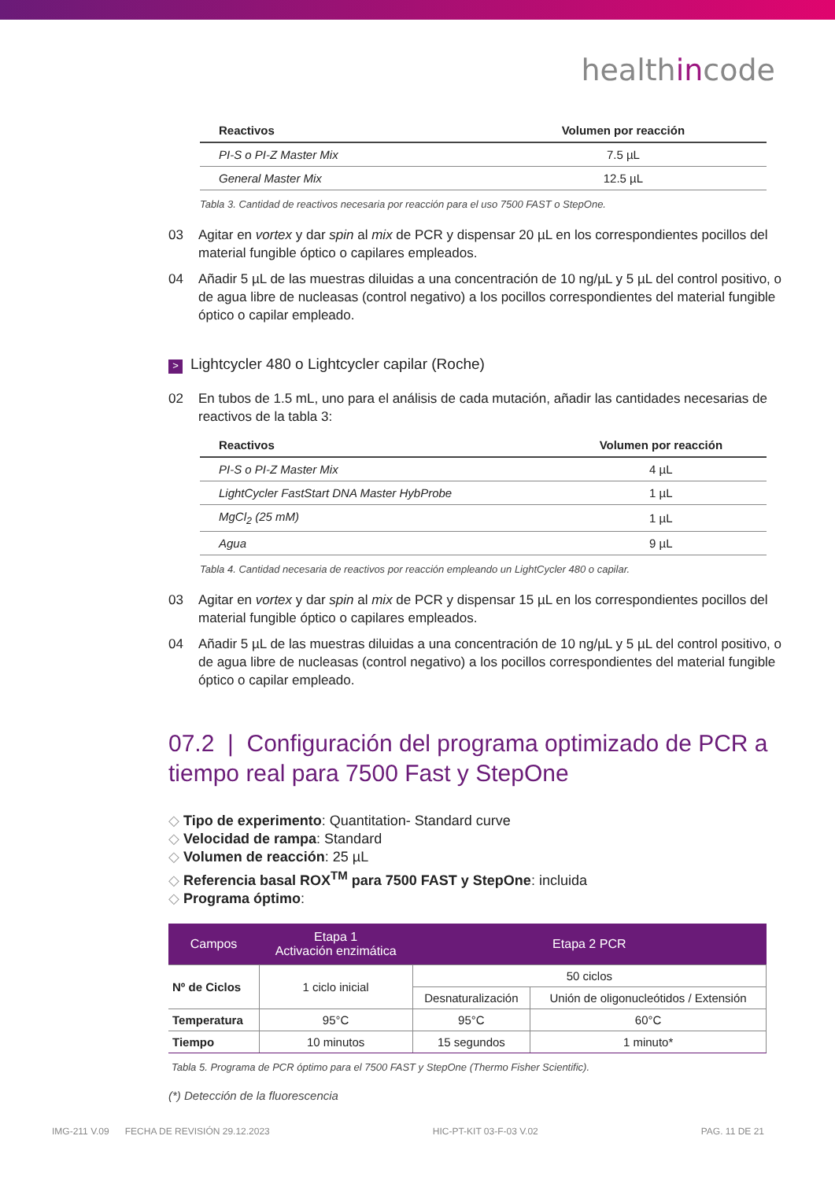healthincode
| Reactivos | Volumen por reacción |
| --- | --- |
| PI-S o PI-Z Master Mix | 7.5 µL |
| General Master Mix | 12.5 µL |
Tabla 3. Cantidad de reactivos necesaria por reacción para el uso 7500 FAST o StepOne.
03 Agitar en vortex y dar spin al mix de PCR y dispensar 20 µL en los correspondientes pocillos del material fungible óptico o capilares empleados.
04 Añadir 5 µL de las muestras diluidas a una concentración de 10 ng/µL y 5 µL del control positivo, o de agua libre de nucleasas (control negativo) a los pocillos correspondientes del material fungible óptico o capilar empleado.
> Lightcycler 480 o Lightcycler capilar (Roche)
02 En tubos de 1.5 mL, uno para el análisis de cada mutación, añadir las cantidades necesarias de reactivos de la tabla 3:
| Reactivos | Volumen por reacción |
| --- | --- |
| PI-S o PI-Z Master Mix | 4 µL |
| LightCycler FastStart DNA Master HybProbe | 1 µL |
| MgCl<sub>2</sub> (25 mM) | 1 µL |
| Agua | 9 µL |
Tabla 4. Cantidad necesaria de reactivos por reacción empleando un LightCycler 480 o capilar.
03 Agitar en vortex y dar spin al mix de PCR y dispensar 15 µL en los correspondientes pocillos del material fungible óptico o capilares empleados.
04 Añadir 5 µL de las muestras diluidas a una concentración de 10 ng/µL y 5 µL del control positivo, o de agua libre de nucleasas (control negativo) a los pocillos correspondientes del material fungible óptico o capilar empleado.
07.2 | Configuración del programa optimizado de PCR a tiempo real para 7500 Fast y StepOne
Tipo de experimento: Quantitation- Standard curve
Velocidad de rampa: Standard
Volumen de reacción: 25 µL
Referencia basal ROX<sup>TM</sup> para 7500 FAST y StepOne: incluida
Programa óptimo:
| Campos | Etapa 1 Activación enzimática | Etapa 2 PCR | |
| --- | --- | --- | --- |
| Nº de Ciclos | 1 ciclo inicial | 50 ciclos | |
| | | Desnaturalización | Unión de oligonucleótidos / Extensión |
| Temperatura | 95°C | 95°C | 60°C |
| Tiempo | 10 minutos | 15 segundos | 1 minuto* |
Tabla 5. Programa de PCR óptimo para el 7500 FAST y StepOne (Thermo Fisher Scientific).
(*) Detección de la fluorescencia
IMG-211 V.09 FECHA DE REVISIÓN 29.12.2023 HIC-PT-KIT 03-F-03 V.02 PAG. 11 DE 21